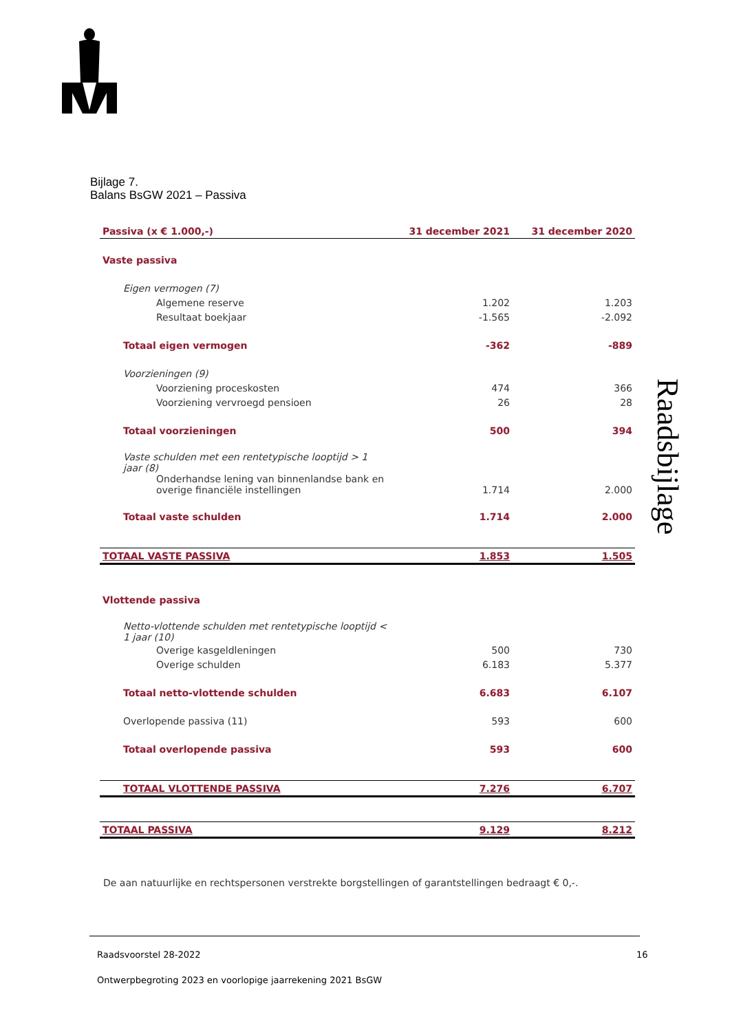Bijlage 7.
Balans BsGW 2021 – Passiva
Raadsbijlage
| Passiva (x € 1.000,-) | 31 december 2021 | 31 december 2020 |
| --- | --- | --- |
| Vaste passiva | | |
| Eigen vermogen (7) | | |
| Algemene reserve | 1.202 | 1.203 |
| Resultaat boekjaar | -1.565 | -2.092 |
| Totaal eigen vermogen | -362 | -889 |
| Voorzieningen (9) | | |
| Voorziening proceskosten | 474 | 366 |
| Voorziening vervroegd pensioen | 26 | 28 |
| Totaal voorzieningen | 500 | 394 |
| Vaste schulden met een rentetypische looptijd > 1 jaar (8) | | |
| Onderhandse lening van binnenlandse bank en overige financiële instellingen | 1.714 | 2.000 |
| Totaal vaste schulden | 1.714 | 2.000 |
| TOTAAL VASTE PASSIVA | 1.853 | 1.505 |
| Vlottende passiva | | |
| Netto-vlottende schulden met rentetypische looptijd < 1 jaar (10) | | |
| Overige kasgeldleningen | 500 | 730 |
| Overige schulden | 6.183 | 5.377 |
| Totaal netto-vlottende schulden | 6.683 | 6.107 |
| Overlopende passiva (11) | 593 | 600 |
| Totaal overlopende passiva | 593 | 600 |
| TOTAAL VLOTTENDE PASSIVA | 7.276 | 6.707 |
| TOTAAL PASSIVA | 9.129 | 8.212 |
De aan natuurlijke en rechtspersonen verstrekte borgstellingen of garantstellingen bedraagt € 0,-.
Raadsvoorstel 28-2022 16
Ontwerpbegroting 2023 en voorlopige jaarrekening 2021 BsGW